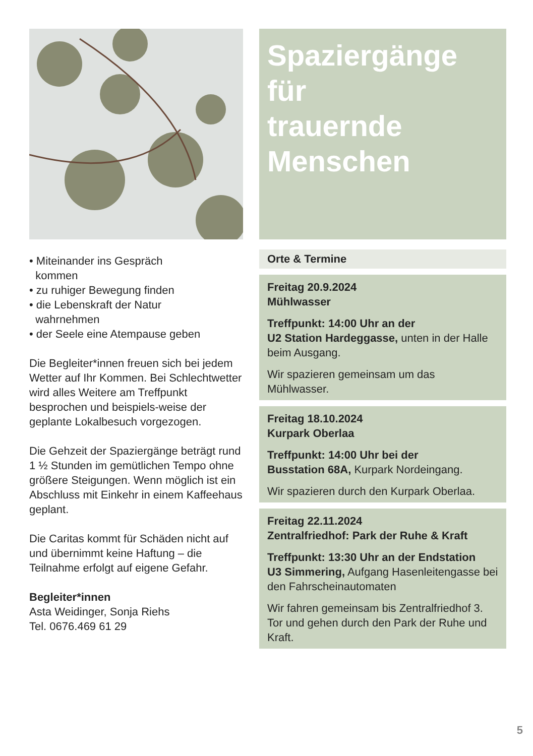• Miteinander ins Gespräch
kommen
• zu ruhiger Bewegung finden
• die Lebenskraft der Natur
wahrnehmen
• der Seele eine Atempause geben
Die Begleiter*innen freuen sich bei jedem Wetter auf Ihr Kommen. Bei Schlechtwetter wird alles Weitere am Treffpunkt besprochen und beispiels-weise der geplante Lokalbesuch vorgezogen.
Die Gehzeit der Spaziergänge beträgt rund 1 ½ Stunden im gemütlichen Tempo ohne größere Steigungen. Wenn möglich ist ein Abschluss mit Einkehr in einem Kaffeehaus geplant.
Die Caritas kommt für Schäden nicht auf und übernimmt keine Haftung – die Teilnahme erfolgt auf eigene Gefahr.
Begleiter*innen
Asta Weidinger, Sonja Riehs
Tel. 0676.469 61 29
Spaziergänge für
trauernde Menschen
Orte & Termine
Freitag 20.9.2024
Mühlwasser
Treffpunkt: 14:00 Uhr an der
U2 Station Hardeggasse, unten in der Halle beim Ausgang.
Wir spazieren gemeinsam um das Mühlwasser.
Freitag 18.10.2024
Kurpark Oberlaa
Treffpunkt: 14:00 Uhr bei der
Busstation 68A, Kurpark Nordeingang.
Wir spazieren durch den Kurpark Oberlaa.
Freitag 22.11.2024
Zentralfriedhof: Park der Ruhe & Kraft
Treffpunkt: 13:30 Uhr an der Endstation
U3 Simmering, Aufgang Hasenleitengasse bei den Fahrscheinautomaten
Wir fahren gemeinsam bis Zentralfriedhof 3. Tor und gehen durch den Park der Ruhe und Kraft.
5